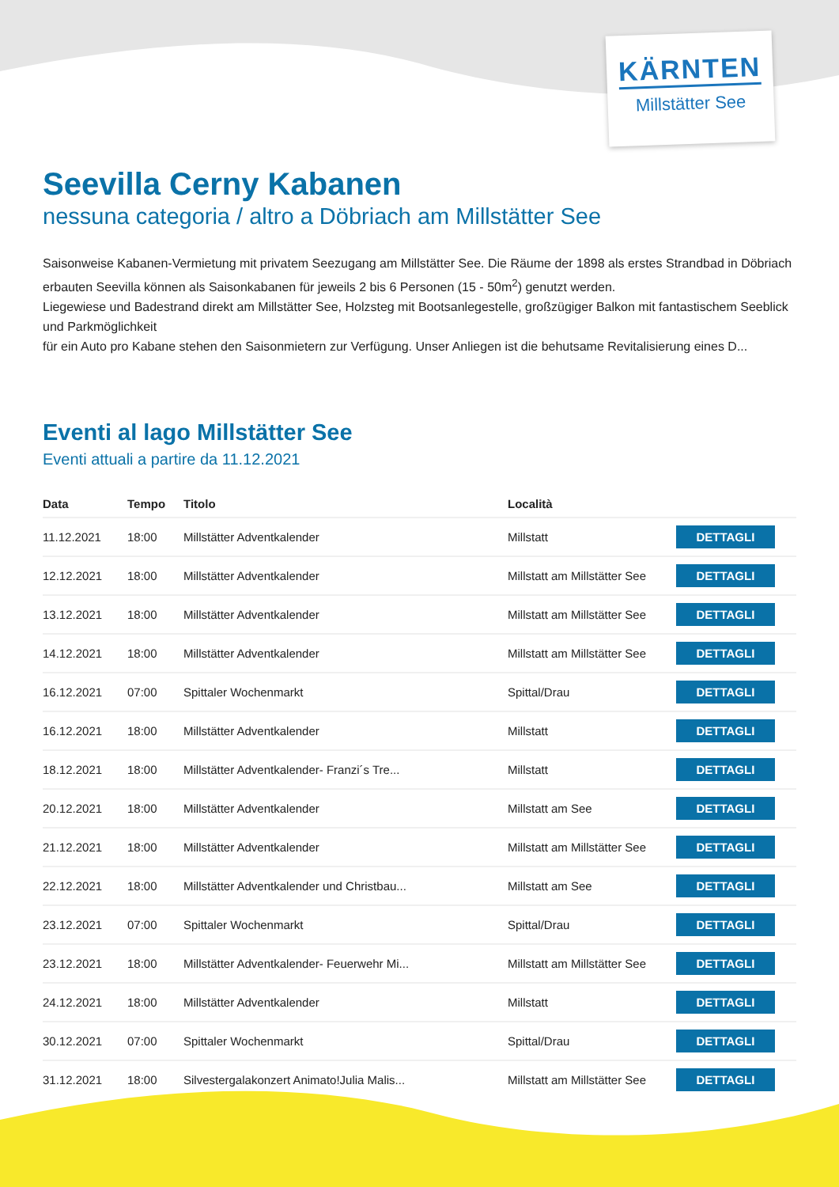KÄRNTEN
Millstätter See
Seevilla Cerny Kabanen
nessuna categoria / altro a Döbriach am Millstätter See
Saisonweise Kabanen-Vermietung mit privatem Seezugang am Millstätter See. Die Räume der 1898 als erstes Strandbad in Döbriach erbauten Seevilla können als Saisonkabanen für jeweils 2 bis 6 Personen (15 - 50m<sup>2</sup>) genutzt werden.
Liegewiese und Badestrand direkt am Millstätter See, Holzsteg mit Bootsanlegestelle, großzügiger Balkon mit fantastischem Seeblick und Parkmöglichkeit
für ein Auto pro Kabane stehen den Saisonmietern zur Verfügung. Unser Anliegen ist die behutsame Revitalisierung eines D...
Eventi al lago Millstätter See
Eventi attuali a partire da 11.12.2021
| Data | Tempo | Titolo | Località | |
| --- | --- | --- | --- | --- |
| 11.12.2021 | 18:00 | Millstätter Adventkalender | Millstatt | DETTAGLI |
| 12.12.2021 | 18:00 | Millstätter Adventkalender | Millstatt am Millstätter See | DETTAGLI |
| 13.12.2021 | 18:00 | Millstätter Adventkalender | Millstatt am Millstätter See | DETTAGLI |
| 14.12.2021 | 18:00 | Millstätter Adventkalender | Millstatt am Millstätter See | DETTAGLI |
| 16.12.2021 | 07:00 | Spittaler Wochenmarkt | Spittal/Drau | DETTAGLI |
| 16.12.2021 | 18:00 | Millstätter Adventkalender | Millstatt | DETTAGLI |
| 18.12.2021 | 18:00 | Millstätter Adventkalender- Franzi´s Tre... | Millstatt | DETTAGLI |
| 20.12.2021 | 18:00 | Millstätter Adventkalender | Millstatt am See | DETTAGLI |
| 21.12.2021 | 18:00 | Millstätter Adventkalender | Millstatt am Millstätter See | DETTAGLI |
| 22.12.2021 | 18:00 | Millstätter Adventkalender und Christbau... | Millstatt am See | DETTAGLI |
| 23.12.2021 | 07:00 | Spittaler Wochenmarkt | Spittal/Drau | DETTAGLI |
| 23.12.2021 | 18:00 | Millstätter Adventkalender- Feuerwehr Mi... | Millstatt am Millstätter See | DETTAGLI |
| 24.12.2021 | 18:00 | Millstätter Adventkalender | Millstatt | DETTAGLI |
| 30.12.2021 | 07:00 | Spittaler Wochenmarkt | Spittal/Drau | DETTAGLI |
| 31.12.2021 | 18:00 | Silvestergalakonzert Animato!Julia Malis... | Millstatt am Millstätter See | DETTAGLI |